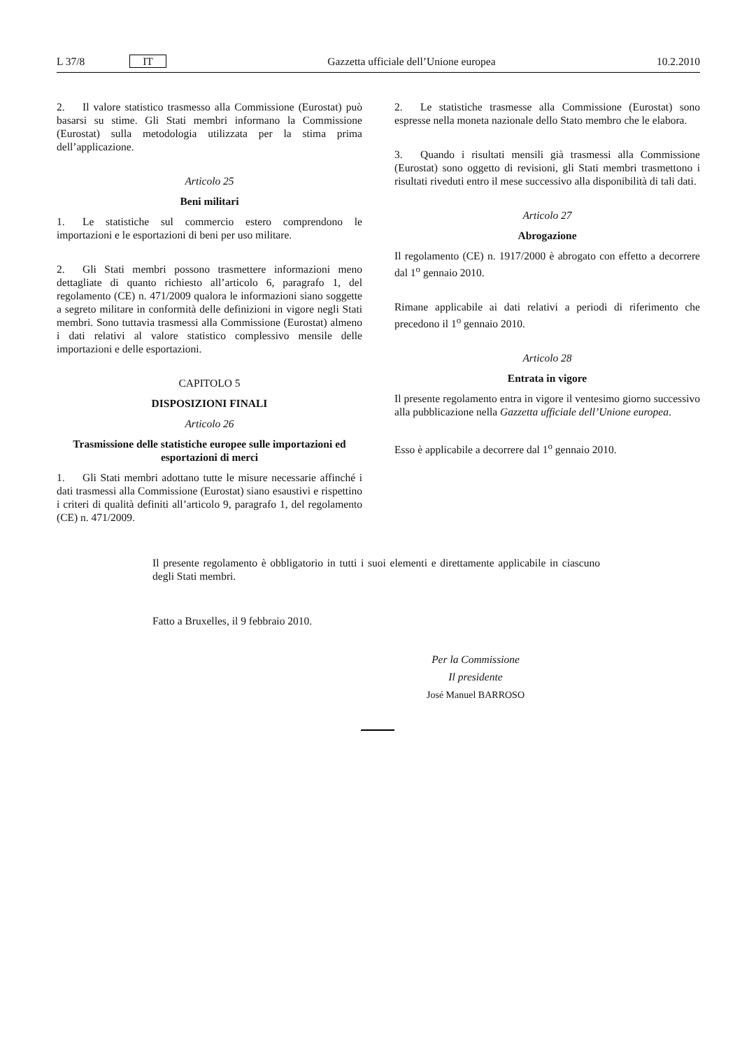L 37/8 IT Gazzetta ufficiale dell’Unione europea 10.2.2010
2. Il valore statistico trasmesso alla Commissione (Eurostat) può basarsi su stime. Gli Stati membri informano la Commissione (Eurostat) sulla metodologia utilizzata per la stima prima dell’applicazione.
Articolo 25
Beni militari
1. Le statistiche sul commercio estero comprendono le importazioni e le esportazioni di beni per uso militare.
2. Gli Stati membri possono trasmettere informazioni meno dettagliate di quanto richiesto all’articolo 6, paragrafo 1, del regolamento (CE) n. 471/2009 qualora le informazioni siano soggette a segreto militare in conformità delle definizioni in vigore negli Stati membri. Sono tuttavia trasmessi alla Commissione (Eurostat) almeno i dati relativi al valore statistico complessivo mensile delle importazioni e delle esportazioni.
CAPITOLO 5
DISPOSIZIONI FINALI
Articolo 26
Trasmissione delle statistiche europee sulle importazioni ed esportazioni di merci
1. Gli Stati membri adottano tutte le misure necessarie affinché i dati trasmessi alla Commissione (Eurostat) siano esaustivi e rispettino i criteri di qualità definiti all’articolo 9, paragrafo 1, del regolamento (CE) n. 471/2009.
2. Le statistiche trasmesse alla Commissione (Eurostat) sono espresse nella moneta nazionale dello Stato membro che le elabora.
3. Quando i risultati mensili già trasmessi alla Commissione (Eurostat) sono oggetto di revisioni, gli Stati membri trasmettono i risultati riveduti entro il mese successivo alla disponibilità di tali dati.
Articolo 27
Abrogazione
Il regolamento (CE) n. 1917/2000 è abrogato con effetto a decorrere dal 1<sup>o</sup> gennaio 2010.
Rimane applicabile ai dati relativi a periodi di riferimento che precedono il 1<sup>o</sup> gennaio 2010.
Articolo 28
Entrata in vigore
Il presente regolamento entra in vigore il ventesimo giorno successivo alla pubblicazione nella Gazzetta ufficiale dell’Unione europea.
Esso è applicabile a decorrere dal 1<sup>o</sup> gennaio 2010.
Il presente regolamento è obbligatorio in tutti i suoi elementi e direttamente applicabile in ciascuno degli Stati membri.
Fatto a Bruxelles, il 9 febbraio 2010.
Per la Commissione
Il presidente
José Manuel BARROSO